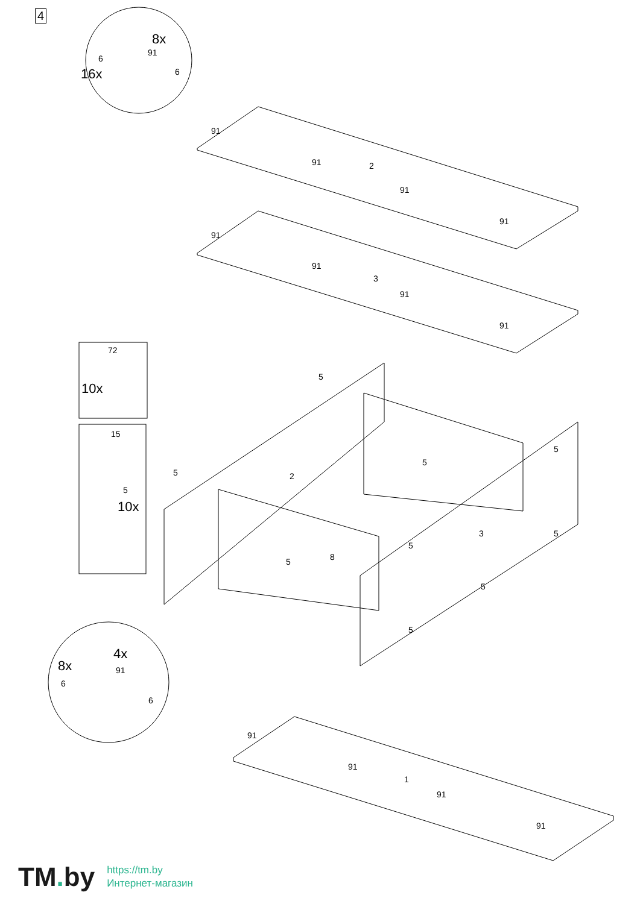8x
16x
6
91
6
91
91
91
91
2
91
91
91
91
3
72
10x
15
5
10x
5
5
5
2
5
5
8
3
5
5
5
5
4x
8x
91
6
6
91
91
91
91
1
4
TM. by
https://tm.by
Интернет-магазин